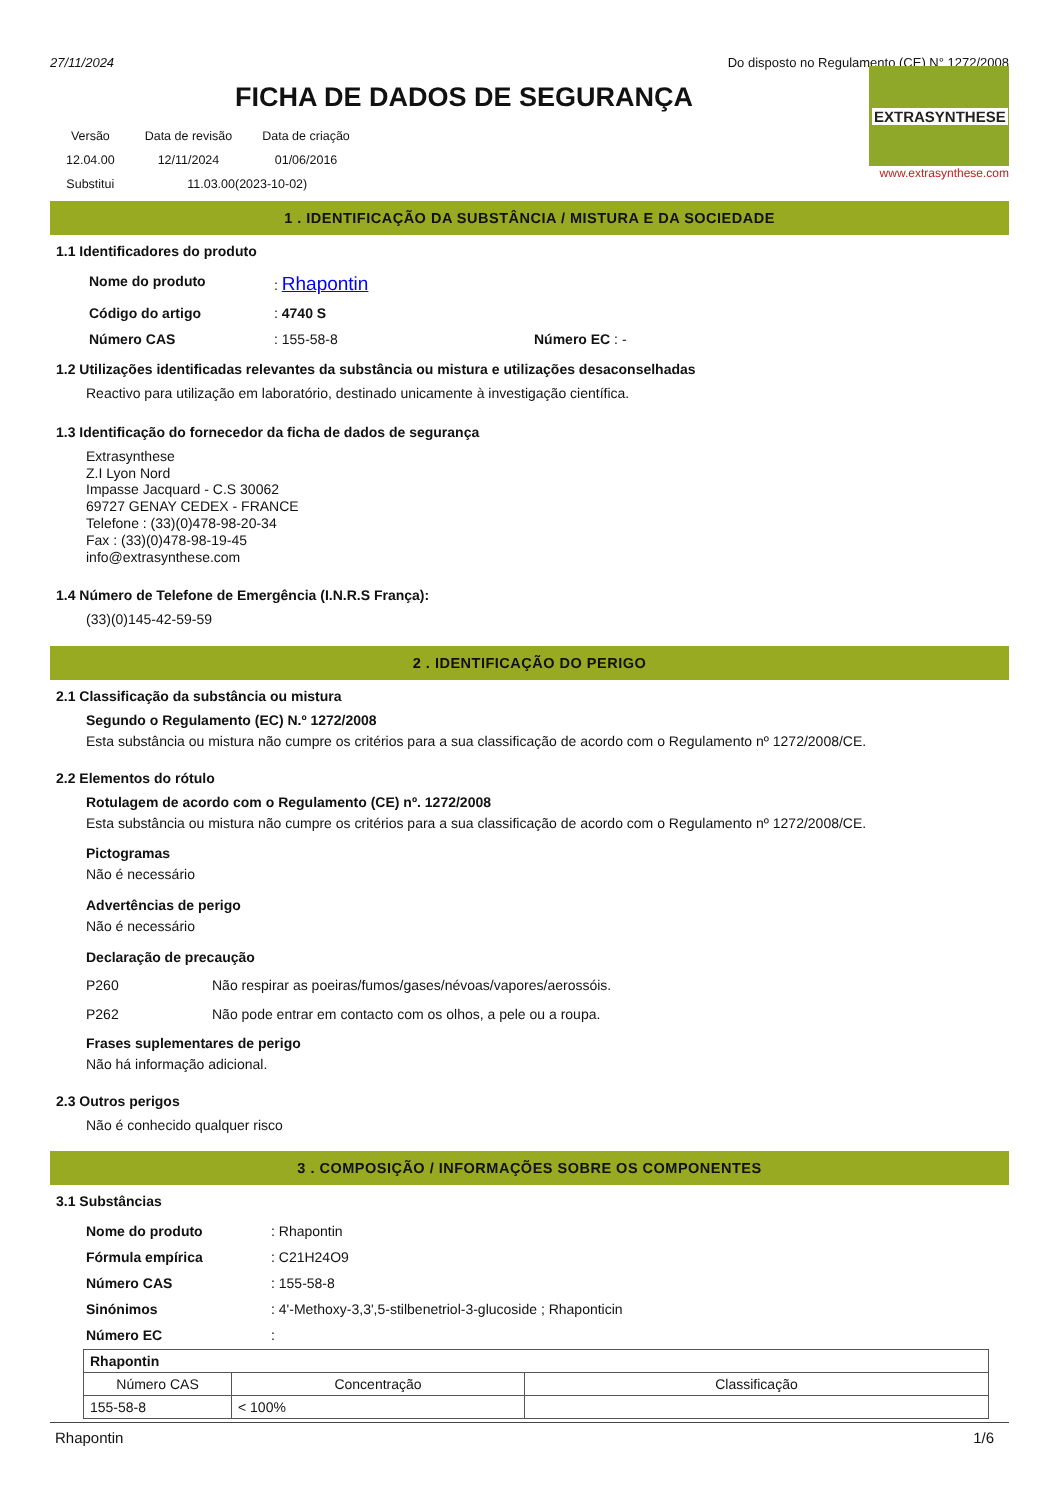27/11/2024 Do disposto no Regulamento (CE) N° 1272/2008
FICHA DE DADOS DE SEGURANÇA
| Versão | Data de revisão | Data de criação |
| 12.04.00 | 12/11/2024 | 01/06/2016 |
| Substitui | 11.03.00(2023-10-02) | |
EXTRASYNTHESE
www.extrasynthese.com
1 . IDENTIFICAÇÃO DA SUBSTÂNCIA / MISTURA E DA SOCIEDADE
1.1 Identificadores do produto
| Nome do produto | : Rhapontin | |
| Código do artigo | : 4740 S | |
| Número CAS | : 155-58-8 | Número EC : - |
1.2 Utilizações identificadas relevantes da substância ou mistura e utilizações desaconselhadas
Reactivo para utilização em laboratório, destinado unicamente à investigação científica.
1.3 Identificação do fornecedor da ficha de dados de segurança
Extrasynthese
Z.I Lyon Nord
Impasse Jacquard - C.S 30062
69727 GENAY CEDEX - FRANCE
Telefone : (33)(0)478-98-20-34
Fax : (33)(0)478-98-19-45
info@extrasynthese.com
1.4 Número de Telefone de Emergência (I.N.R.S França):
(33)(0)145-42-59-59
2 . IDENTIFICAÇÃO DO PERIGO
2.1 Classificação da substância ou mistura
Segundo o Regulamento (EC) N.º 1272/2008
Esta substância ou mistura não cumpre os critérios para a sua classificação de acordo com o Regulamento nº 1272/2008/CE.
2.2 Elementos do rótulo
Rotulagem de acordo com o Regulamento (CE) nº. 1272/2008
Esta substância ou mistura não cumpre os critérios para a sua classificação de acordo com o Regulamento nº 1272/2008/CE.
Pictogramas
Não é necessário
Advertências de perigo
Não é necessário
Declaração de precaução
P260 Não respirar as poeiras/fumos/gases/névoas/vapores/aerossóis.
P262 Não pode entrar em contacto com os olhos, a pele ou a roupa.
Frases suplementares de perigo
Não há informação adicional.
2.3 Outros perigos
Não é conhecido qualquer risco
3 . COMPOSIÇÃO / INFORMAÇÕES SOBRE OS COMPONENTES
3.1 Substâncias
| Nome do produto | : Rhapontin |
| Fórmula empírica | : C21H24O9 |
| Número CAS | : 155-58-8 |
| Sinónimos | : 4'-Methoxy-3,3',5-stilbenetriol-3-glucoside ; Rhaponticin |
| Número EC | : |
| Rhapontin | | |
| --- | --- | --- |
| Número CAS | Concentração | Classificação |
| 155-58-8 | < 100% | |
Rhapontin 1/6